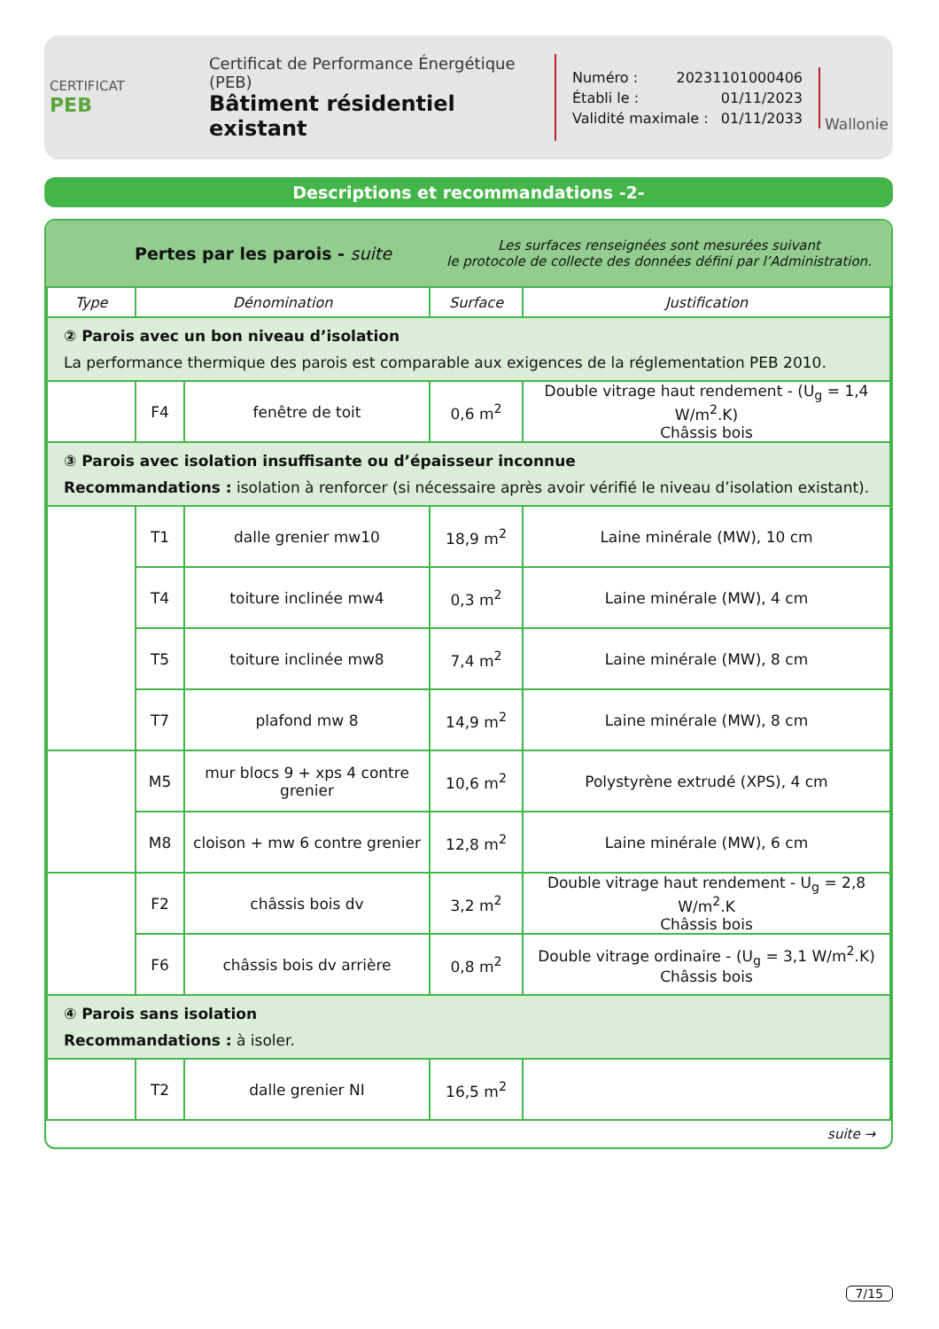CERTIFICAT
PEB
Certificat de Performance Énergétique (PEB)
Bâtiment résidentiel existant
Numéro : 20231101000406
Établi le : 01/11/2023
Validité maximale : 01/11/2033
Wallonie
Descriptions et recommandations -2-
Pertes par les parois - suite
Les surfaces renseignées sont mesurées suivant
le protocole de collecte des données défini par l’Administration.
| Type | Dénomination | | Surface | Justification |
| --- | --- | --- | --- | --- |
| ② Parois avec un bon niveau d’isolation La performance thermique des parois est comparable aux exigences de la réglementation PEB 2010. | | | | |
| | F4 | fenêtre de toit | 0,6 m<sup>2</sup> | Double vitrage haut rendement - (U<sub>g</sub> = 1,4 W/m<sup>2</sup>.K) Châssis bois |
| ③ Parois avec isolation insuffisante ou d’épaisseur inconnue Recommandations : isolation à renforcer (si nécessaire après avoir vérifié le niveau d’isolation existant). | | | | |
| | T1 | dalle grenier mw10 | 18,9 m<sup>2</sup> | Laine minérale (MW), 10 cm |
| | T4 | toiture inclinée mw4 | 0,3 m<sup>2</sup> | Laine minérale (MW), 4 cm |
| | T5 | toiture inclinée mw8 | 7,4 m<sup>2</sup> | Laine minérale (MW), 8 cm |
| | T7 | plafond mw 8 | 14,9 m<sup>2</sup> | Laine minérale (MW), 8 cm |
| | M5 | mur blocs 9 + xps 4 contre grenier | 10,6 m<sup>2</sup> | Polystyrène extrudé (XPS), 4 cm |
| | M8 | cloison + mw 6 contre grenier | 12,8 m<sup>2</sup> | Laine minérale (MW), 6 cm |
| | F2 | châssis bois dv | 3,2 m<sup>2</sup> | Double vitrage haut rendement - U<sub>g</sub> = 2,8 W/m<sup>2</sup>.K Châssis bois |
| | F6 | châssis bois dv arrière | 0,8 m<sup>2</sup> | Double vitrage ordinaire - (U<sub>g</sub> = 3,1 W/m<sup>2</sup>.K) Châssis bois |
| ④ Parois sans isolation Recommandations : à isoler. | | | | |
| | T2 | dalle grenier NI | 16,5 m<sup>2</sup> | |
suite →
7/15